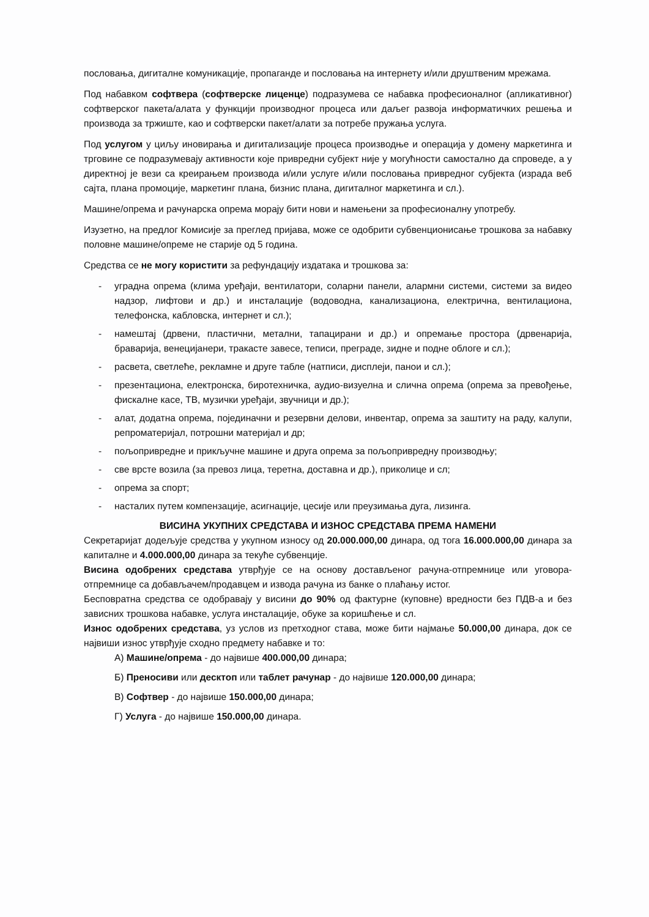пословања, дигиталне комуникације, пропаганде и пословања на интернету и/или друштвеним мрежама.
Под набавком софтвера (софтверске лиценце) подразумева се набавка професионалног (апликативног) софтверског пакета/алата у функцији производног процеса или даљег развоја информатичких решења и производа за тржиште, као и софтверски пакет/алати за потребе пружања услуга.
Под услугом у циљу иновирања и дигитализације процеса производње и операција у домену маркетинга и трговине се подразумевају активности које привредни субјект није у могућности самостално да спроведе, а у директној је вези са креирањем производа и/или услуге и/или пословања привредног субјекта (израда веб сајта, плана промоције, маркетинг плана, бизнис плана, дигиталног маркетинга и сл.).
Машине/опрема и рачунарска опрема морају бити нови и намењени за професионалну употребу.
Изузетно, на предлог Комисије за преглед пријава, може се одобрити субвенционисање трошкова за набавку половне машине/опреме не старије од 5 година.
Средства се не могу користити за рефундацију издатака и трошкова за:
- уградна опрема (клима уређаји, вентилатори, соларни панели, алармни системи, системи за видео надзор, лифтови и др.) и инсталације (водоводна, канализациона, електрична, вентилациона, телефонска, кабловска, интернет и сл.);
- намештај (дрвени, пластични, метални, тапацирани и др.) и опремање простора (дрвенарија, браварија, венецијанери, тракасте завесе, теписи, преграде, зидне и подне облоге и сл.);
- расвета, светлеће, рекламне и друге табле (натписи, дисплеји, панои и сл.);
- презентациона, електронска, биротехничка, аудио-визуелна и слична опрема (опрема за превођење, фискалне касе, ТВ, музички уређаји, звучници и др.);
- алат, додатна опрема, појединачни и резервни делови, инвентар, опрема за заштиту на раду, калупи, репроматеријал, потрошни материјал и др;
- пољопривредне и прикључне машине и друга опрема за пољопривредну производњу;
- све врсте возила (за превоз лица, теретна, доставна и др.), приколице и сл;
- опрема за спорт;
- насталих путем компензације, асигнације, цесије или преузимања дуга, лизинга.
ВИСИНА УКУПНИХ СРЕДСТАВА И ИЗНОС СРЕДСТАВА ПРЕМА НАМЕНИ
Секретаријат додељује средства у укупном износу од 20.000.000,00 динара, од тога 16.000.000,00 динара за капиталне и 4.000.000,00 динара за текуће субвенције.
Висина одобрених средстава утврђује се на основу достављеног рачуна-отпремнице или уговора-отпремнице са добављачем/продавцем и извода рачуна из банке о плаћању истог.
Бесповратна средства се одобравају у висини до 90% од фактурне (куповне) вредности без ПДВ-а и без зависних трошкова набавке, услуга инсталације, обуке за коришћење и сл.
Износ одобрених средстава, уз услов из претходног става, може бити најмање 50.000,00 динара, док се највиши износ утврђује сходно предмету набавке и то:
А) Машине/опрема - до највише 400.000,00 динара;
Б) Преносиви или десктоп или таблет рачунар - до највише 120.000,00 динара;
В) Софтвер - до највише 150.000,00 динара;
Г) Услуга - до највише 150.000,00 динара.